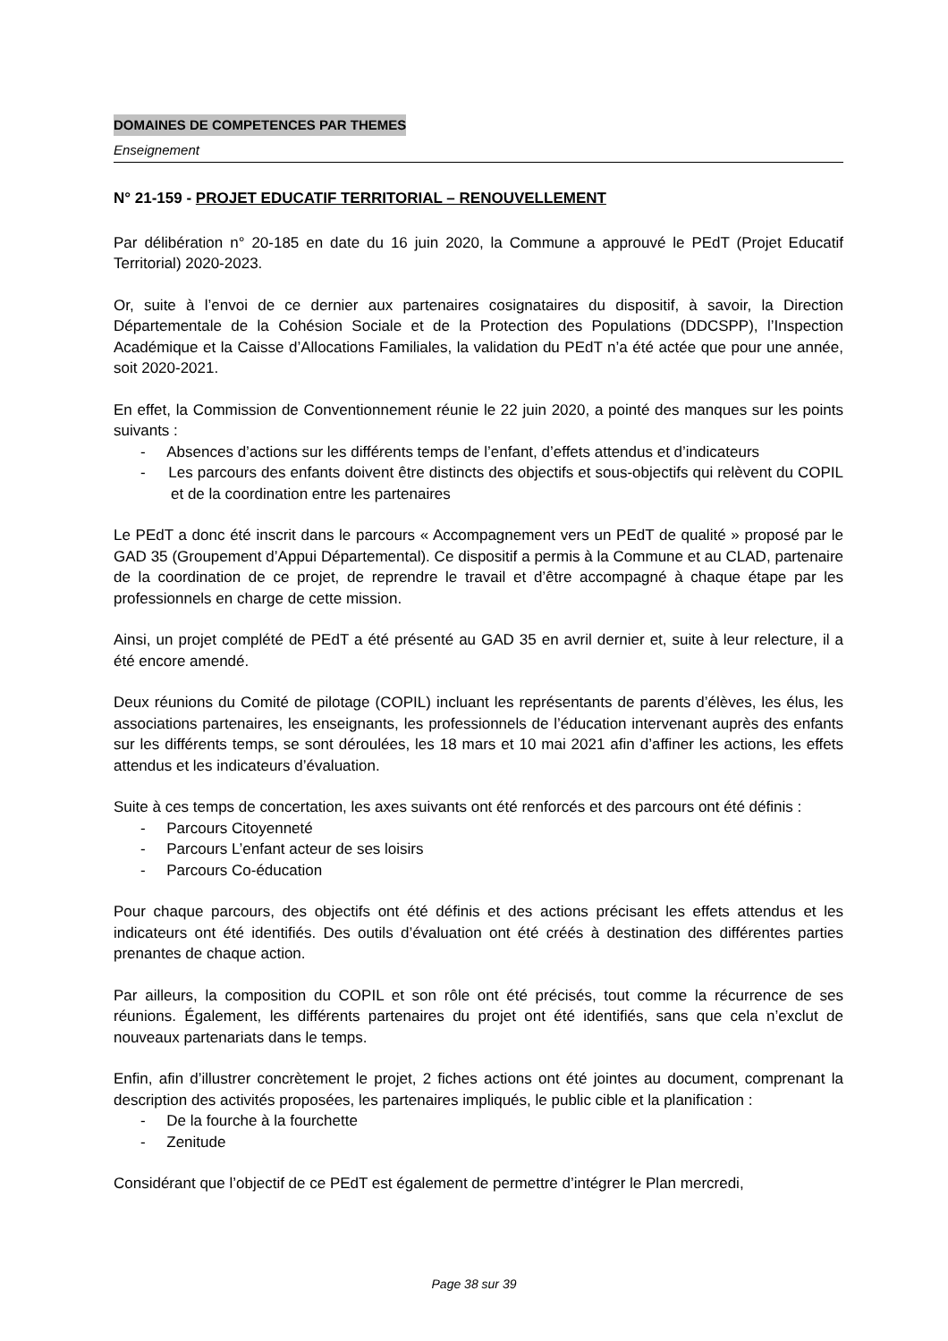DOMAINES DE COMPETENCES PAR THEMES
Enseignement
N° 21-159 - PROJET EDUCATIF TERRITORIAL – RENOUVELLEMENT
Par délibération n° 20-185 en date du 16 juin 2020, la Commune a approuvé le PEdT (Projet Educatif Territorial) 2020-2023.
Or, suite à l’envoi de ce dernier aux partenaires cosignataires du dispositif, à savoir, la Direction Départementale de la Cohésion Sociale et de la Protection des Populations (DDCSPP), l’Inspection Académique et la Caisse d’Allocations Familiales, la validation du PEdT n’a été actée que pour une année, soit 2020-2021.
En effet, la Commission de Conventionnement réunie le 22 juin 2020, a pointé des manques sur les points suivants :
- Absences d’actions sur les différents temps de l’enfant, d’effets attendus et d’indicateurs
- Les parcours des enfants doivent être distincts des objectifs et sous-objectifs qui relèvent du COPIL et de la coordination entre les partenaires
Le PEdT a donc été inscrit dans le parcours « Accompagnement vers un PEdT de qualité » proposé par le GAD 35 (Groupement d’Appui Départemental). Ce dispositif a permis à la Commune et au CLAD, partenaire de la coordination de ce projet, de reprendre le travail et d’être accompagné à chaque étape par les professionnels en charge de cette mission.
Ainsi, un projet complété de PEdT a été présenté au GAD 35 en avril dernier et, suite à leur relecture, il a été encore amendé.
Deux réunions du Comité de pilotage (COPIL) incluant les représentants de parents d’élèves, les élus, les associations partenaires, les enseignants, les professionnels de l’éducation intervenant auprès des enfants sur les différents temps, se sont déroulées, les 18 mars et 10 mai 2021 afin d’affiner les actions, les effets attendus et les indicateurs d’évaluation.
Suite à ces temps de concertation, les axes suivants ont été renforcés et des parcours ont été définis :
- Parcours Citoyenneté
- Parcours L’enfant acteur de ses loisirs
- Parcours Co-éducation
Pour chaque parcours, des objectifs ont été définis et des actions précisant les effets attendus et les indicateurs ont été identifiés. Des outils d’évaluation ont été créés à destination des différentes parties prenantes de chaque action.
Par ailleurs, la composition du COPIL et son rôle ont été précisés, tout comme la récurrence de ses réunions. Également, les différents partenaires du projet ont été identifiés, sans que cela n’exclut de nouveaux partenariats dans le temps.
Enfin, afin d’illustrer concrètement le projet, 2 fiches actions ont été jointes au document, comprenant la description des activités proposées, les partenaires impliqués, le public cible et la planification :
- De la fourche à la fourchette
- Zenitude
Considérant que l’objectif de ce PEdT est également de permettre d’intégrer le Plan mercredi,
Page 38 sur 39